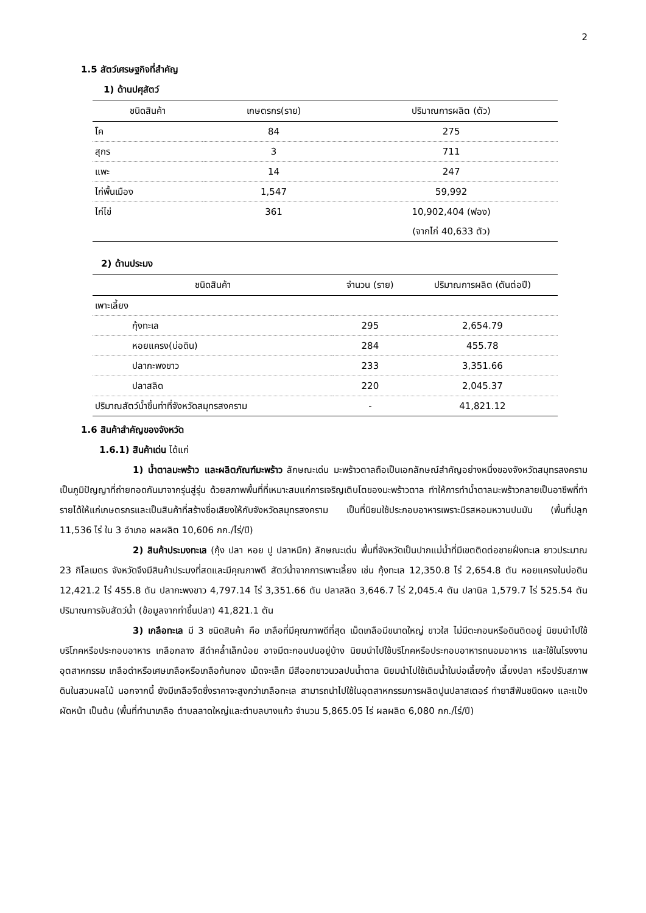2
1.5 สัตว์เศรษฐกิจที่สำคัญ
1) ด้านปศุสัตว์
| ชนิดสินค้า | เกษตรกร(ราย) | ปริมาณการผลิต (ตัว) |
| --- | --- | --- |
| โค | 84 | 275 |
| สุกร | 3 | 711 |
| แพะ | 14 | 247 |
| ไก่พื้นเมือง | 1,547 | 59,992 |
| ไก่ไข่ | 361 | 10,902,404 (ฟอง) (จากไก่ 40,633 ตัว) |
2) ด้านประมง
| ชนิดสินค้า | จำนวน (ราย) | ปริมาณการผลิต (ตันต่อปี) |
| --- | --- | --- |
| เพาะเลี้ยง | | |
| กุ้งทะเล | 295 | 2,654.79 |
| หอยแครง(บ่อดิน) | 284 | 455.78 |
| ปลากะพงขาว | 233 | 3,351.66 |
| ปลาสลิด | 220 | 2,045.37 |
| ปริมาณสัตว์น้ำขึ้นท่าที่จังหวัดสมุทรสงคราม | - | 41,821.12 |
1.6 สินค้าสำคัญของจังหวัด
1.6.1) สินค้าเด่น ได้แก่
1) น้ำตาลมะพร้าว และผลิตภัณฑ์มะพร้าว ลักษณะเด่น มะพร้าวตาลถือเป็นเอกลักษณ์สำคัญอย่างหนึ่งของจังหวัดสมุทรสงคราม เป็นภูมิปัญญาที่ถ่ายทอดกันมาจากรุ่นสู่รุ่น ด้วยสภาพพื้นที่ที่เหมาะสมแก่การเจริญเติบโตของมะพร้าวตาล ทำให้การทำน้ำตาลมะพร้าวกลายเป็นอาชีพที่ทำรายได้ให้แก่เกษตรกรและเป็นสินค้าที่สร้างชื่อเสียงให้กับจังหวัดสมุทรสงคราม เป็นที่นิยมใช้ประกอบอาหารเพราะมีรสหอมหวานปนมัน (พื้นที่ปลูก 11,536 ไร่ ใน 3 อำเภอ ผลผลิต 10,606 กก./ไร่/ปี)
2) สินค้าประมงทะเล (กุ้ง ปลา หอย ปู ปลาหมึก) ลักษณะเด่น พื้นที่จังหวัดเป็นปากแม่น้ำที่มีเขตติดต่อชายฝั่งทะเล ยาวประมาณ 23 กิโลเมตร จังหวัดจึงมีสินค้าประมงที่สดและมีคุณภาพดี สัตว์น้ำจากการเพาะเลี้ยง เช่น กุ้งทะเล 12,350.8 ไร่ 2,654.8 ตัน หอยแครงในบ่อดิน 12,421.2 ไร่ 455.8 ตัน ปลากะพงขาว 4,797.14 ไร่ 3,351.66 ตัน ปลาสลิด 3,646.7 ไร่ 2,045.4 ตัน ปลานิล 1,579.7 ไร่ 525.54 ตัน ปริมาณการจับสัตว์น้ำ (ข้อมูลจากท่าขึ้นปลา) 41,821.1 ตัน
3) เกลือทะเล มี 3 ชนิดสินค้า คือ เกลือที่มีคุณภาพดีที่สุด เม็ดเกลือมีขนาดใหญ่ ขาวใส ไม่มีตะกอนหรือดินติดอยู่ นิยมนำไปใช้บริโภคหรือประกอบอาหาร เกลือกลาง สีดำคล้ำเล็กน้อย อาจมีตะกอนปนอยู่บ้าง นิยมนำไปใช้บริโภคหรือประกอบอาหารถนอมอาหาร และใช้ในโรงงานอุตสาหกรรม เกลือดำหรือเศษเกลือหรือเกลือก้นกอง เม็ดจะเล็ก มีสีออกขาวนวลปนน้ำตาล นิยมนำไปใช้เติมน้ำในบ่อเลี้ยงกุ้ง เลี้ยงปลา หรือปรับสภาพดินในสวนผลไม้ นอกจากนี้ ยังมีเกลือจืดซึ่งราคาจะสูงกว่าเกลือทะเล สามารถนำไปใช้ในอุตสาหกรรมการผลิตปูนปลาสเตอร์ ทำยาสีฟันชนิดผง และแป้งผัดหน้า เป็นต้น (พื้นที่ทำนาเกลือ ตำบลลาดใหญ่และตำบลบางแก้ว จำนวน 5,865.05 ไร่ ผลผลิต 6,080 กก./ไร่/ปี)